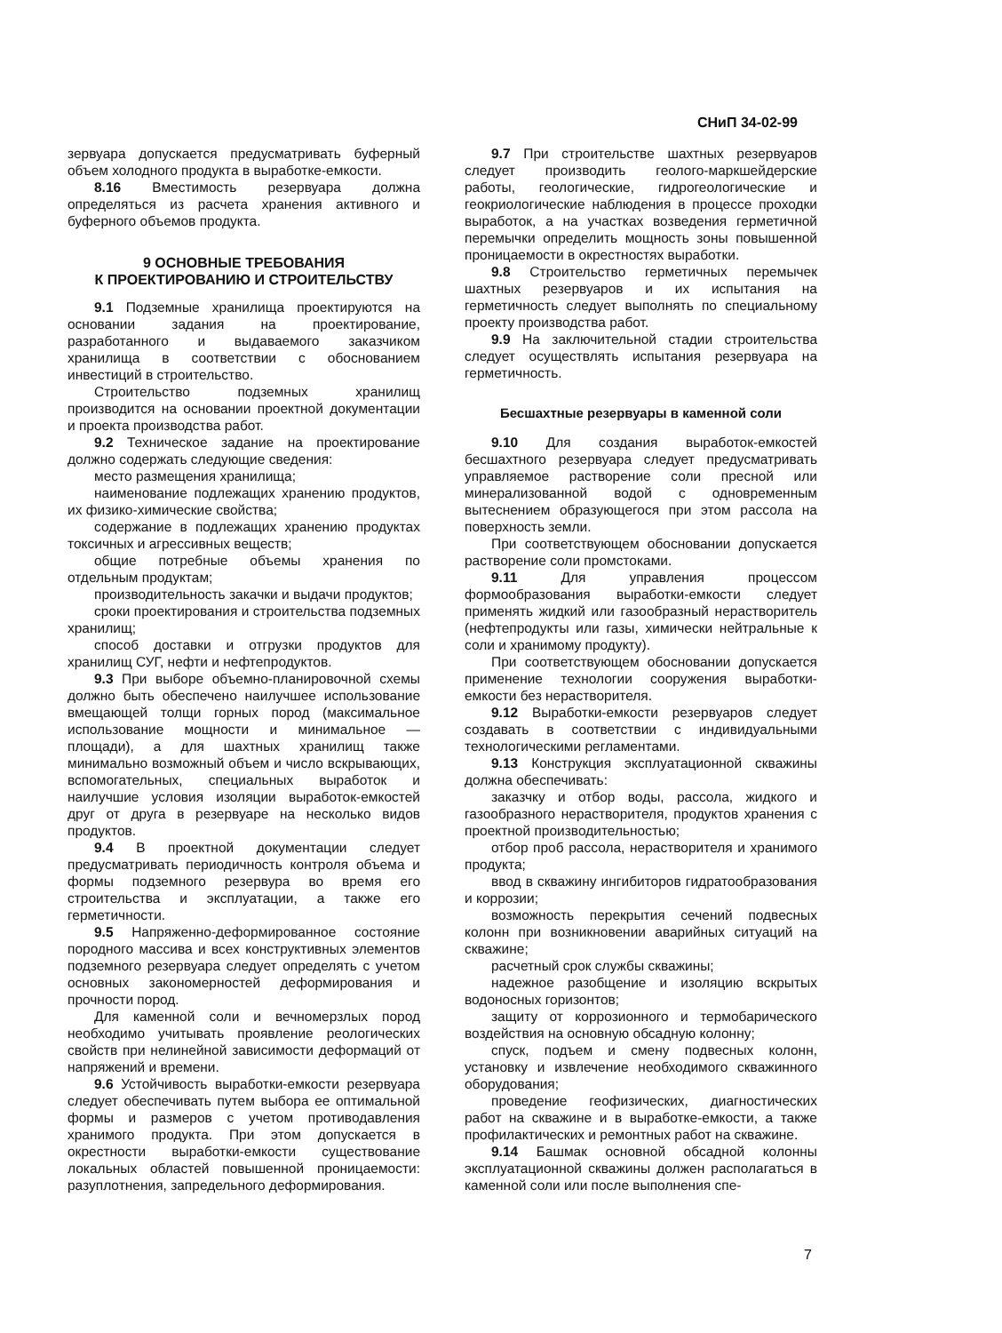СНиП 34-02-99
зервуара допускается предусматривать буферный объем холодного продукта в выработке-емкости.
8.16 Вместимость резервуара должна определяться из расчета хранения активного и буферного объемов продукта.
9 ОСНОВНЫЕ ТРЕБОВАНИЯ
К ПРОЕКТИРОВАНИЮ И СТРОИТЕЛЬСТВУ
9.1 Подземные хранилища проектируются на основании задания на проектирование, разработанного и выдаваемого заказчиком хранилища в соответствии с обоснованием инвестиций в строительство.
Строительство подземных хранилищ производится на основании проектной документации и проекта производства работ.
9.2 Техническое задание на проектирование должно содержать следующие сведения:
место размещения хранилища;
наименование подлежащих хранению продуктов, их физико-химические свойства;
содержание в подлежащих хранению продуктах токсичных и агрессивных веществ;
общие потребные объемы хранения по отдельным продуктам;
производительность закачки и выдачи продуктов;
сроки проектирования и строительства подземных хранилищ;
способ доставки и отгрузки продуктов для хранилищ СУГ, нефти и нефтепродуктов.
9.3 При выборе объемно-планировочной схемы должно быть обеспечено наилучшее использование вмещающей толщи горных пород (максимальное использование мощности и минимальное — площади), а для шахтных хранилищ также минимально возможный объем и число вскрывающих, вспомогательных, специальных выработок и наилучшие условия изоляции выработок-емкостей друг от друга в резервуаре на несколько видов продуктов.
9.4 В проектной документации следует предусматривать периодичность контроля объема и формы подземного резервура во время его строительства и эксплуатации, а также его герметичности.
9.5 Напряженно-деформированное состояние породного массива и всех конструктивных элементов подземного резервуара следует определять с учетом основных закономерностей деформирования и прочности пород.
Для каменной соли и вечномерзлых пород необходимо учитывать проявление реологических свойств при нелинейной зависимости деформаций от напряжений и времени.
9.6 Устойчивость выработки-емкости резервуара следует обеспечивать путем выбора ее оптимальной формы и размеров с учетом противодавления хранимого продукта. При этом допускается в окрестности выработки-емкости существование локальных областей повышенной проницаемости: разуплотнения, запредельного деформирования.
9.7 При строительстве шахтных резервуаров следует производить геолого-маркшейдерские работы, геологические, гидрогеологические и геокриологические наблюдения в процессе проходки выработок, а на участках возведения герметичной перемычки определить мощность зоны повышенной проницаемости в окрестностях выработки.
9.8 Строительство герметичных перемычек шахтных резервуаров и их испытания на герметичность следует выполнять по специальному проекту производства работ.
9.9 На заключительной стадии строительства следует осуществлять испытания резервуара на герметичность.
Бесшахтные резервуары в каменной соли
9.10 Для создания выработок-емкостей бесшахтного резервуара следует предусматривать управляемое растворение соли пресной или минерализованной водой с одновременным вытеснением образующегося при этом рассола на поверхность земли.
При соответствующем обосновании допускается растворение соли промстоками.
9.11 Для управления процессом формообразования выработки-емкости следует применять жидкий или газообразный нерастворитель (нефтепродукты или газы, химически нейтральные к соли и хранимому продукту).
При соответствующем обосновании допускается применение технологии сооружения выработки-емкости без нерастворителя.
9.12 Выработки-емкости резервуаров следует создавать в соответствии с индивидуальными технологическими регламентами.
9.13 Конструкция эксплуатационной скважины должна обеспечивать:
заказчку и отбор воды, рассола, жидкого и газообразного нерастворителя, продуктов хранения с проектной производительностью;
отбор проб рассола, нерастворителя и хранимого продукта;
ввод в скважину ингибиторов гидратообразования и коррозии;
возможность перекрытия сечений подвесных колонн при возникновении аварийных ситуаций на скважине;
расчетный срок службы скважины;
надежное разобщение и изоляцию вскрытых водоносных горизонтов;
защиту от коррозионного и термобарического воздействия на основную обсадную колонну;
спуск, подъем и смену подвесных колонн, установку и извлечение необходимого скважинного оборудования;
проведение геофизических, диагностических работ на скважине и в выработке-емкости, а также профилактических и ремонтных работ на скважине.
9.14 Башмак основной обсадной колонны эксплуатационной скважины должен располагаться в каменной соли или после выполнения спе-
7